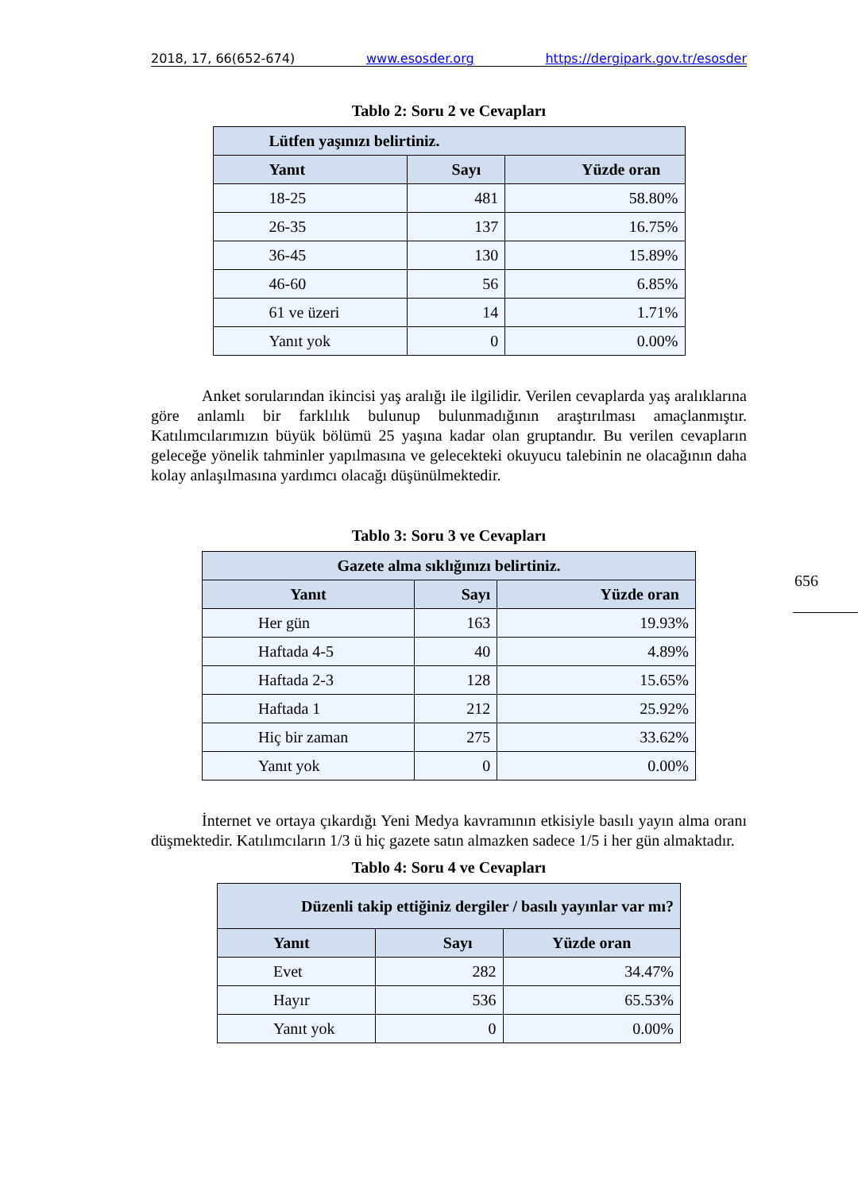2018, 17, 66(652-674) www.esosder.org https://dergipark.gov.tr/esosder
Tablo 2: Soru 2 ve Cevapları
| Lütfen yaşınızı belirtiniz. | | |
| --- | --- | --- |
| Yanıt | Sayı | Yüzde oran |
| 18-25 | 481 | 58.80% |
| 26-35 | 137 | 16.75% |
| 36-45 | 130 | 15.89% |
| 46-60 | 56 | 6.85% |
| 61 ve üzeri | 14 | 1.71% |
| Yanıt yok | 0 | 0.00% |
Anket sorularından ikincisi yaş aralığı ile ilgilidir. Verilen cevaplarda yaş aralıklarına göre anlamlı bir farklılık bulunup bulunmadığının araştırılması amaçlanmıştır. Katılımcılarımızın büyük bölümü 25 yaşına kadar olan gruptandır. Bu verilen cevapların geleceğe yönelik tahminler yapılmasına ve gelecekteki okuyucu talebinin ne olacağının daha kolay anlaşılmasına yardımcı olacağı düşünülmektedir.
Tablo 3: Soru 3 ve Cevapları
| Gazete alma sıklığınızı belirtiniz. | | |
| --- | --- | --- |
| Yanıt | Sayı | Yüzde oran |
| Her gün | 163 | 19.93% |
| Haftada 4-5 | 40 | 4.89% |
| Haftada 2-3 | 128 | 15.65% |
| Haftada 1 | 212 | 25.92% |
| Hiç bir zaman | 275 | 33.62% |
| Yanıt yok | 0 | 0.00% |
İnternet ve ortaya çıkardığı Yeni Medya kavramının etkisiyle basılı yayın alma oranı düşmektedir. Katılımcıların 1/3 ü hiç gazete satın almazken sadece 1/5 i her gün almaktadır.
Tablo 4: Soru 4 ve Cevapları
| Düzenli takip ettiğiniz dergiler / basılı yayınlar var mı? | | |
| --- | --- | --- |
| Yanıt | Sayı | Yüzde oran |
| Evet | 282 | 34.47% |
| Hayır | 536 | 65.53% |
| Yanıt yok | 0 | 0.00% |
656